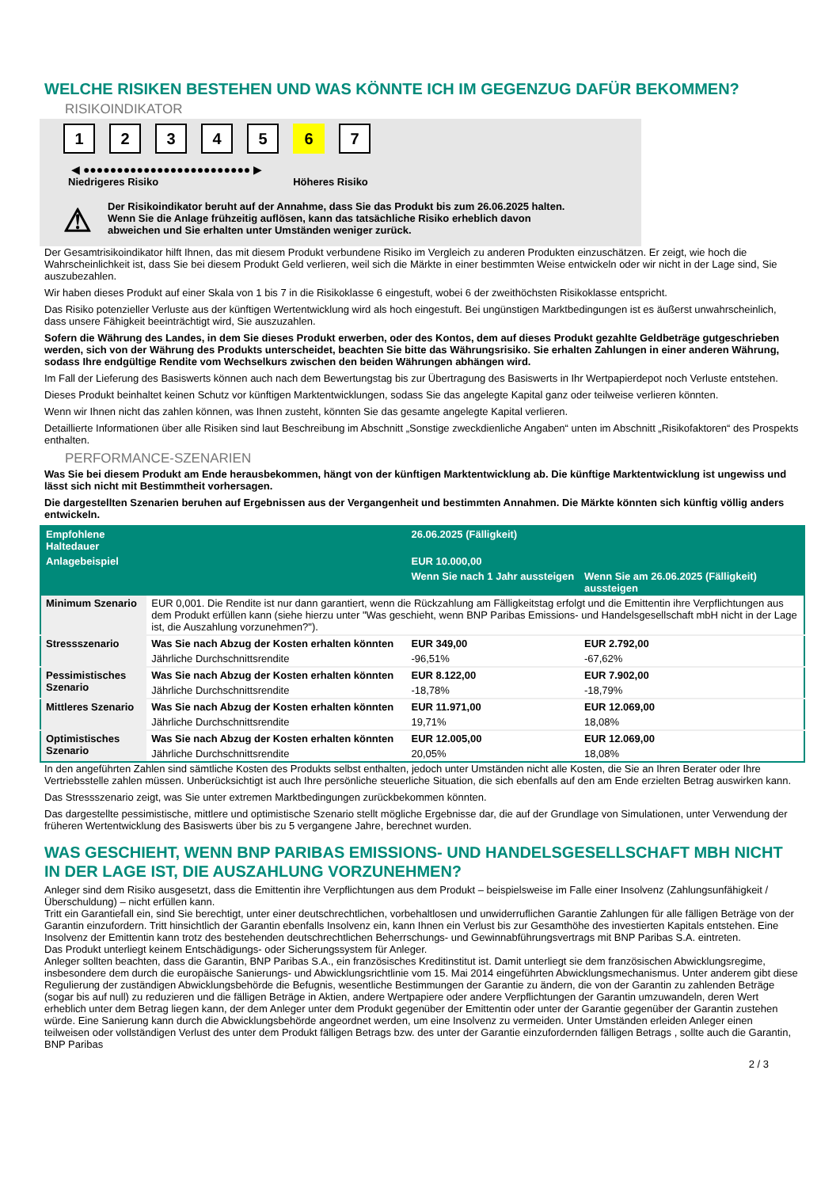WELCHE RISIKEN BESTEHEN UND WAS KÖNNTE ICH IM GEGENZUG DAFÜR BEKOMMEN?
RISIKOINDIKATOR
12345 6 7
◀ ●●●●●●●●●●●●●●●●●●●●●●●●● ▶
Niedrigeres Risiko Höheres Risiko
⚠
Der Risikoindikator beruht auf der Annahme, dass Sie das Produkt bis zum 26.06.2025 halten.
Wenn Sie die Anlage frühzeitig auflösen, kann das tatsächliche Risiko erheblich davon abweichen und Sie erhalten unter Umständen weniger zurück.
Der Gesamtrisikoindikator hilft Ihnen, das mit diesem Produkt verbundene Risiko im Vergleich zu anderen Produkten einzuschätzen. Er zeigt, wie hoch die Wahrscheinlichkeit ist, dass Sie bei diesem Produkt Geld verlieren, weil sich die Märkte in einer bestimmten Weise entwickeln oder wir nicht in der Lage sind, Sie auszubezahlen.
Wir haben dieses Produkt auf einer Skala von 1 bis 7 in die Risikoklasse 6 eingestuft, wobei 6 der zweithöchsten Risikoklasse entspricht.
Das Risiko potenzieller Verluste aus der künftigen Wertentwicklung wird als hoch eingestuft. Bei ungünstigen Marktbedingungen ist es äußerst unwahrscheinlich, dass unsere Fähigkeit beeinträchtigt wird, Sie auszuzahlen.
Sofern die Währung des Landes, in dem Sie dieses Produkt erwerben, oder des Kontos, dem auf dieses Produkt gezahlte Geldbeträge gutgeschrieben werden, sich von der Währung des Produkts unterscheidet, beachten Sie bitte das Währungsrisiko. Sie erhalten Zahlungen in einer anderen Währung, sodass Ihre endgültige Rendite vom Wechselkurs zwischen den beiden Währungen abhängen wird.
Im Fall der Lieferung des Basiswerts können auch nach dem Bewertungstag bis zur Übertragung des Basiswerts in Ihr Wertpapierdepot noch Verluste entstehen.
Dieses Produkt beinhaltet keinen Schutz vor künftigen Marktentwicklungen, sodass Sie das angelegte Kapital ganz oder teilweise verlieren könnten.
Wenn wir Ihnen nicht das zahlen können, was Ihnen zusteht, könnten Sie das gesamte angelegte Kapital verlieren.
Detaillierte Informationen über alle Risiken sind laut Beschreibung im Abschnitt „Sonstige zweckdienliche Angaben“ unten im Abschnitt „Risikofaktoren“ des Prospekts enthalten.
PERFORMANCE-SZENARIEN
Was Sie bei diesem Produkt am Ende herausbekommen, hängt von der künftigen Marktentwicklung ab. Die künftige Marktentwicklung ist ungewiss und lässt sich nicht mit Bestimmtheit vorhersagen.
Die dargestellten Szenarien beruhen auf Ergebnissen aus der Vergangenheit und bestimmten Annahmen. Die Märkte könnten sich künftig völlig anders entwickeln.
| Empfohlene Haltedauer | | 26.06.2025 (Fälligkeit) | |
| --- | --- | --- | --- |
| Anlagebeispiel | | EUR 10.000,00 | |
| | | Wenn Sie nach 1 Jahr aussteigen | Wenn Sie am 26.06.2025 (Fälligkeit) aussteigen |
| Minimum Szenario | EUR 0,001. Die Rendite ist nur dann garantiert, wenn die Rückzahlung am Fälligkeitstag erfolgt und die Emittentin ihre Verpflichtungen aus dem Produkt erfüllen kann (siehe hierzu unter "Was geschieht, wenn BNP Paribas Emissions- und Handelsgesellschaft mbH nicht in der Lage ist, die Auszahlung vorzunehmen?"). | | |
| Stressszenario | Was Sie nach Abzug der Kosten erhalten könnten | EUR 349,00 | EUR 2.792,00 |
| | Jährliche Durchschnittsrendite | -96,51% | -67,62% |
| Pessimistisches Szenario | Was Sie nach Abzug der Kosten erhalten könnten | EUR 8.122,00 | EUR 7.902,00 |
| | Jährliche Durchschnittsrendite | -18,78% | -18,79% |
| Mittleres Szenario | Was Sie nach Abzug der Kosten erhalten könnten | EUR 11.971,00 | EUR 12.069,00 |
| | Jährliche Durchschnittsrendite | 19,71% | 18,08% |
| Optimistisches Szenario | Was Sie nach Abzug der Kosten erhalten könnten | EUR 12.005,00 | EUR 12.069,00 |
| | Jährliche Durchschnittsrendite | 20,05% | 18,08% |
In den angeführten Zahlen sind sämtliche Kosten des Produkts selbst enthalten, jedoch unter Umständen nicht alle Kosten, die Sie an Ihren Berater oder Ihre Vertriebsstelle zahlen müssen. Unberücksichtigt ist auch Ihre persönliche steuerliche Situation, die sich ebenfalls auf den am Ende erzielten Betrag auswirken kann.
Das Stressszenario zeigt, was Sie unter extremen Marktbedingungen zurückbekommen könnten.
Das dargestellte pessimistische, mittlere und optimistische Szenario stellt mögliche Ergebnisse dar, die auf der Grundlage von Simulationen, unter Verwendung der früheren Wertentwicklung des Basiswerts über bis zu 5 vergangene Jahre, berechnet wurden.
WAS GESCHIEHT, WENN BNP PARIBAS EMISSIONS- UND HANDELSGESELLSCHAFT MBH NICHT IN DER LAGE IST, DIE AUSZAHLUNG VORZUNEHMEN?
Anleger sind dem Risiko ausgesetzt, dass die Emittentin ihre Verpflichtungen aus dem Produkt – beispielsweise im Falle einer Insolvenz (Zahlungsunfähigkeit / Überschuldung) – nicht erfüllen kann.
Tritt ein Garantiefall ein, sind Sie berechtigt, unter einer deutschrechtlichen, vorbehaltlosen und unwiderruflichen Garantie Zahlungen für alle fälligen Beträge von der Garantin einzufordern. Tritt hinsichtlich der Garantin ebenfalls Insolvenz ein, kann Ihnen ein Verlust bis zur Gesamthöhe des investierten Kapitals entstehen. Eine Insolvenz der Emittentin kann trotz des bestehenden deutschrechtlichen Beherrschungs- und Gewinnabführungsvertrags mit BNP Paribas S.A. eintreten.
Das Produkt unterliegt keinem Entschädigungs- oder Sicherungssystem für Anleger.
Anleger sollten beachten, dass die Garantin, BNP Paribas S.A., ein französisches Kreditinstitut ist. Damit unterliegt sie dem französischen Abwicklungsregime, insbesondere dem durch die europäische Sanierungs- und Abwicklungsrichtlinie vom 15. Mai 2014 eingeführten Abwicklungsmechanismus. Unter anderem gibt diese Regulierung der zuständigen Abwicklungsbehörde die Befugnis, wesentliche Bestimmungen der Garantie zu ändern, die von der Garantin zu zahlenden Beträge (sogar bis auf null) zu reduzieren und die fälligen Beträge in Aktien, andere Wertpapiere oder andere Verpflichtungen der Garantin umzuwandeln, deren Wert erheblich unter dem Betrag liegen kann, der dem Anleger unter dem Produkt gegenüber der Emittentin oder unter der Garantie gegenüber der Garantin zustehen würde. Eine Sanierung kann durch die Abwicklungsbehörde angeordnet werden, um eine Insolvenz zu vermeiden. Unter Umständen erleiden Anleger einen teilweisen oder vollständigen Verlust des unter dem Produkt fälligen Betrags bzw. des unter der Garantie einzufordernden fälligen Betrags , sollte auch die Garantin, BNP Paribas
2 / 3